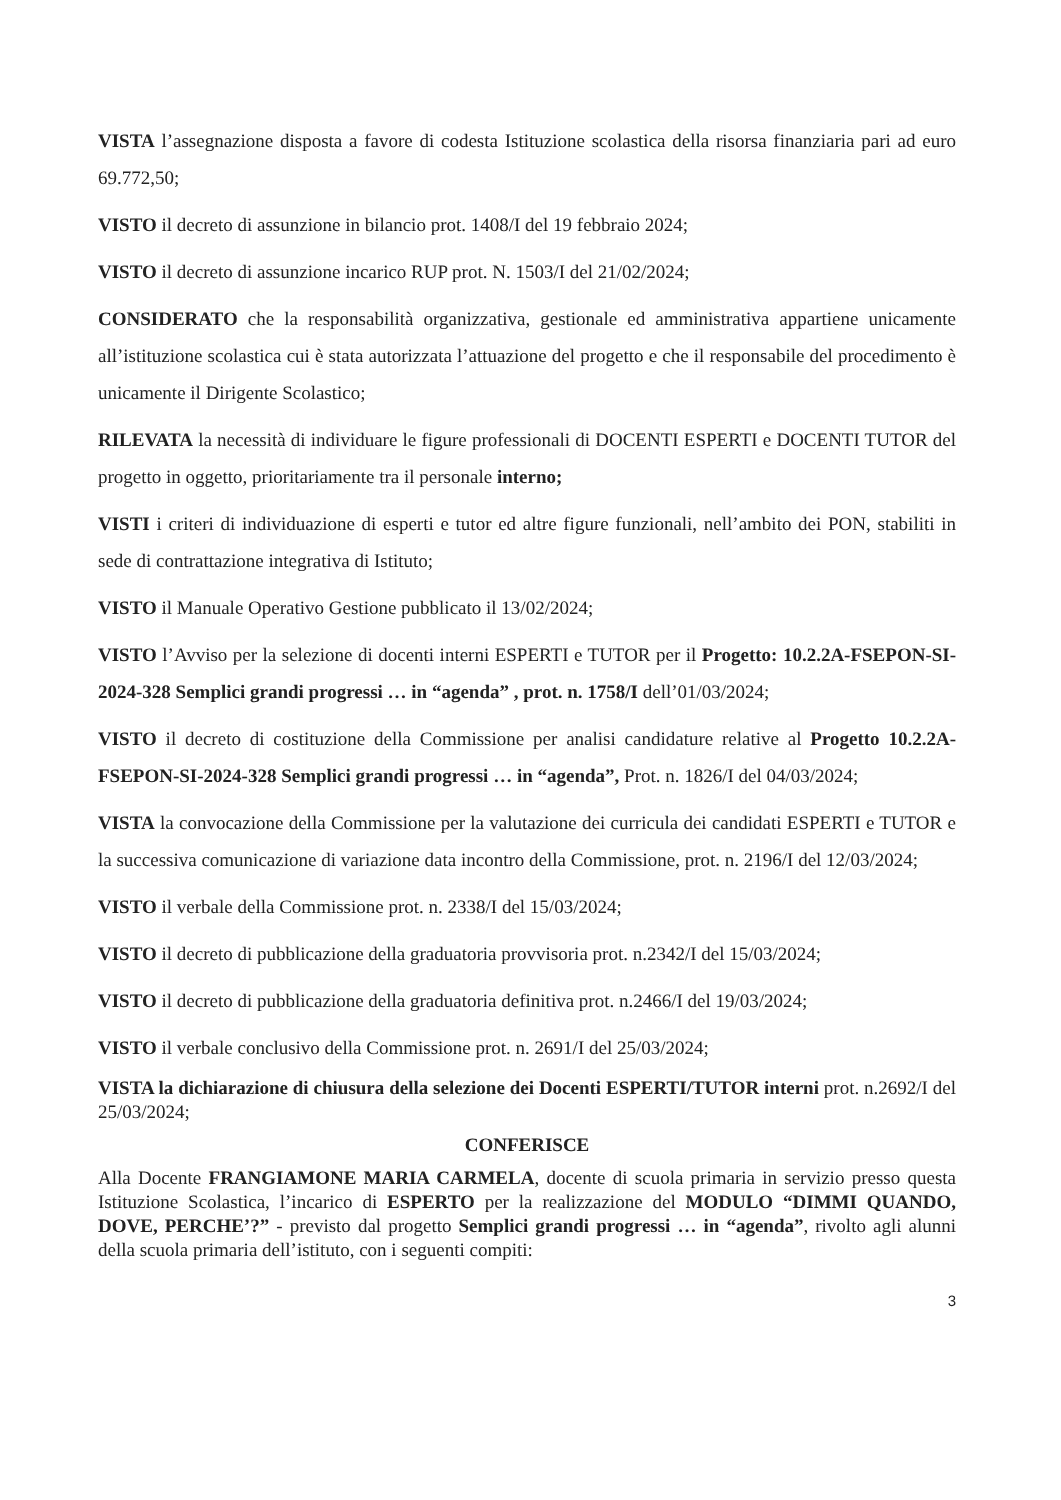VISTA l’assegnazione disposta a favore di codesta Istituzione scolastica della risorsa finanziaria pari ad euro 69.772,50;
VISTO il decreto di assunzione in bilancio prot. 1408/I del 19 febbraio 2024;
VISTO il decreto di assunzione incarico RUP prot. N. 1503/I del 21/02/2024;
CONSIDERATO che la responsabilità organizzativa, gestionale ed amministrativa appartiene unicamente all’istituzione scolastica cui è stata autorizzata l’attuazione del progetto e che il responsabile del procedimento è unicamente il Dirigente Scolastico;
RILEVATA la necessità di individuare le figure professionali di DOCENTI ESPERTI e DOCENTI TUTOR del progetto in oggetto, prioritariamente tra il personale interno;
VISTI i criteri di individuazione di esperti e tutor ed altre figure funzionali, nell’ambito dei PON, stabiliti in sede di contrattazione integrativa di Istituto;
VISTO il Manuale Operativo Gestione pubblicato il 13/02/2024;
VISTO l’Avviso per la selezione di docenti interni ESPERTI e TUTOR per il Progetto: 10.2.2A-FSEPON-SI-2024-328 Semplici grandi progressi … in “agenda” , prot. n. 1758/I dell’01/03/2024;
VISTO il decreto di costituzione della Commissione per analisi candidature relative al Progetto 10.2.2A-FSEPON-SI-2024-328 Semplici grandi progressi … in “agenda”, Prot. n. 1826/I del 04/03/2024;
VISTA la convocazione della Commissione per la valutazione dei curricula dei candidati ESPERTI e TUTOR e la successiva comunicazione di variazione data incontro della Commissione, prot. n. 2196/I del 12/03/2024;
VISTO il verbale della Commissione prot. n. 2338/I del 15/03/2024;
VISTO il decreto di pubblicazione della graduatoria provvisoria prot. n.2342/I del 15/03/2024;
VISTO il decreto di pubblicazione della graduatoria definitiva prot. n.2466/I del 19/03/2024;
VISTO il verbale conclusivo della Commissione prot. n. 2691/I del 25/03/2024;
VISTA la dichiarazione di chiusura della selezione dei Docenti ESPERTI/TUTOR interni prot. n.2692/I del 25/03/2024;
CONFERISCE
Alla Docente FRANGIAMONE MARIA CARMELA, docente di scuola primaria in servizio presso questa Istituzione Scolastica, l’incarico di ESPERTO per la realizzazione del MODULO “DIMMI QUANDO, DOVE, PERCHE’?” - previsto dal progetto Semplici grandi progressi … in “agenda”, rivolto agli alunni della scuola primaria dell’istituto, con i seguenti compiti:
3